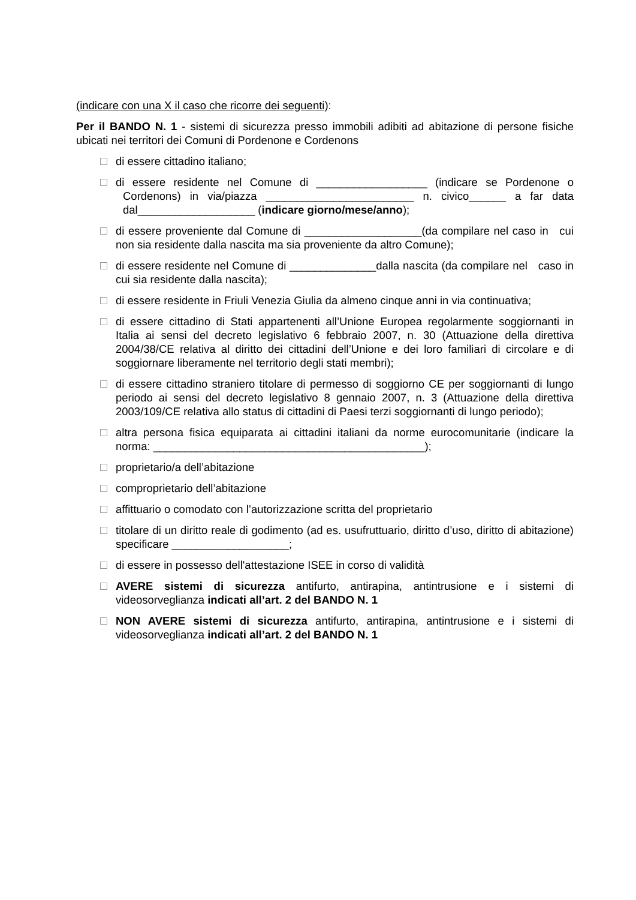(indicare con una X il caso che ricorre dei seguenti):
Per il BANDO N. 1 - sistemi di sicurezza presso immobili adibiti ad abitazione di persone fisiche ubicati nei territori dei Comuni di Pordenone e Cordenons
di essere cittadino italiano;
di essere residente nel Comune di __________________ (indicare se Pordenone o Cordenons) in via/piazza ________________________ n. civico______ a far data dal___________________ (indicare giorno/mese/anno);
di essere proveniente dal Comune di ___________________(da compilare nel caso in cui non sia residente dalla nascita ma sia proveniente da altro Comune);
di essere residente nel Comune di ______________dalla nascita (da compilare nel caso in cui sia residente dalla nascita);
di essere residente in Friuli Venezia Giulia da almeno cinque anni in via continuativa;
di essere cittadino di Stati appartenenti all’Unione Europea regolarmente soggiornanti in Italia ai sensi del decreto legislativo 6 febbraio 2007, n. 30 (Attuazione della direttiva 2004/38/CE relativa al diritto dei cittadini dell’Unione e dei loro familiari di circolare e di soggiornare liberamente nel territorio degli stati membri);
di essere cittadino straniero titolare di permesso di soggiorno CE per soggiornanti di lungo periodo ai sensi del decreto legislativo 8 gennaio 2007, n. 3 (Attuazione della direttiva 2003/109/CE relativa allo status di cittadini di Paesi terzi soggiornanti di lungo periodo);
altra persona fisica equiparata ai cittadini italiani da norme eurocomunitarie (indicare la norma: ____________________________________________);
proprietario/a dell’abitazione
comproprietario dell’abitazione
affittuario o comodato con l’autorizzazione scritta del proprietario
titolare di un diritto reale di godimento (ad es. usufruttuario, diritto d’uso, diritto di abitazione) specificare ___________________;
di essere in possesso dell'attestazione ISEE in corso di validità
AVERE sistemi di sicurezza antifurto, antirapina, antintrusione e i sistemi di videosorveglianza indicati all’art. 2 del BANDO N. 1
NON AVERE sistemi di sicurezza antifurto, antirapina, antintrusione e i sistemi di videosorveglianza indicati all’art. 2 del BANDO N. 1